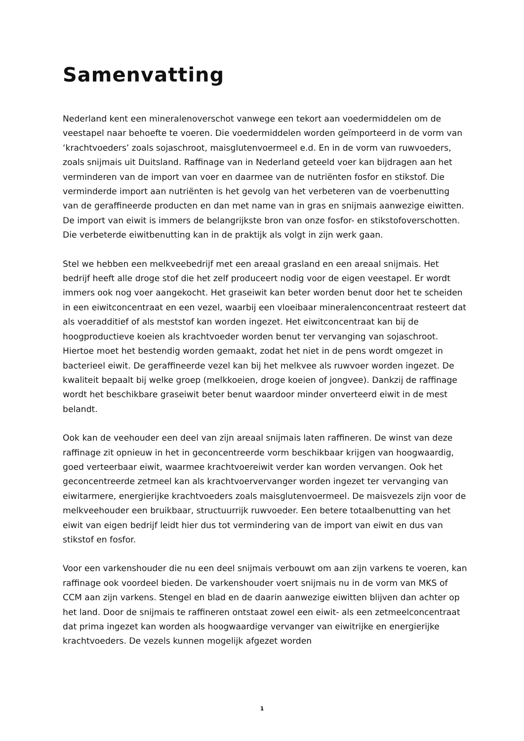Samenvatting
Nederland kent een mineralenoverschot vanwege een tekort aan voedermiddelen om de veestapel naar behoefte te voeren. Die voedermiddelen worden geïmporteerd in de vorm van ‘krachtvoeders’ zoals sojaschroot, maisglutenvoermeel e.d. En in de vorm van ruwvoeders, zoals snijmais uit Duitsland. Raffinage van in Nederland geteeld voer kan bijdragen aan het verminderen van de import van voer en daarmee van de nutriënten fosfor en stikstof. Die verminderde import aan nutriënten is het gevolg van het verbeteren van de voerbenutting van de geraffineerde producten en dan met name van in gras en snijmais aanwezige eiwitten. De import van eiwit is immers de belangrijkste bron van onze fosfor- en stikstofoverschotten. Die verbeterde eiwitbenutting kan in de praktijk als volgt in zijn werk gaan.
Stel we hebben een melkveebedrijf met een areaal grasland en een areaal snijmais. Het bedrijf heeft alle droge stof die het zelf produceert nodig voor de eigen veestapel. Er wordt immers ook nog voer aangekocht. Het graseiwit kan beter worden benut door het te scheiden in een eiwitconcentraat en een vezel, waarbij een vloeibaar mineralenconcentraat resteert dat als voeradditief of als meststof kan worden ingezet. Het eiwitconcentraat kan bij de hoogproductieve koeien als krachtvoeder worden benut ter vervanging van sojaschroot. Hiertoe moet het bestendig worden gemaakt, zodat het niet in de pens wordt omgezet in bacterieel eiwit. De geraffineerde vezel kan bij het melkvee als ruwvoer worden ingezet. De kwaliteit bepaalt bij welke groep (melkkoeien, droge koeien of jongvee). Dankzij de raffinage wordt het beschikbare graseiwit beter benut waardoor minder onverteerd eiwit in de mest belandt.
Ook kan de veehouder een deel van zijn areaal snijmais laten raffineren. De winst van deze raffinage zit opnieuw in het in geconcentreerde vorm beschikbaar krijgen van hoogwaardig, goed verteerbaar eiwit, waarmee krachtvoereiwit verder kan worden vervangen. Ook het geconcentreerde zetmeel kan als krachtvoervervanger worden ingezet ter vervanging van eiwitarmere, energierijke krachtvoeders zoals maisglutenvoermeel. De maisvezels zijn voor de melkveehouder een bruikbaar, structuurrijk ruwvoeder. Een betere totaalbenutting van het eiwit van eigen bedrijf leidt hier dus tot vermindering van de import van eiwit en dus van stikstof en fosfor.
Voor een varkenshouder die nu een deel snijmais verbouwt om aan zijn varkens te voeren, kan raffinage ook voordeel bieden. De varkenshouder voert snijmais nu in de vorm van MKS of CCM aan zijn varkens. Stengel en blad en de daarin aanwezige eiwitten blijven dan achter op het land. Door de snijmais te raffineren ontstaat zowel een eiwit- als een zetmeelconcentraat dat prima ingezet kan worden als hoogwaardige vervanger van eiwitrijke en energierijke krachtvoeders. De vezels kunnen mogelijk afgezet worden
1